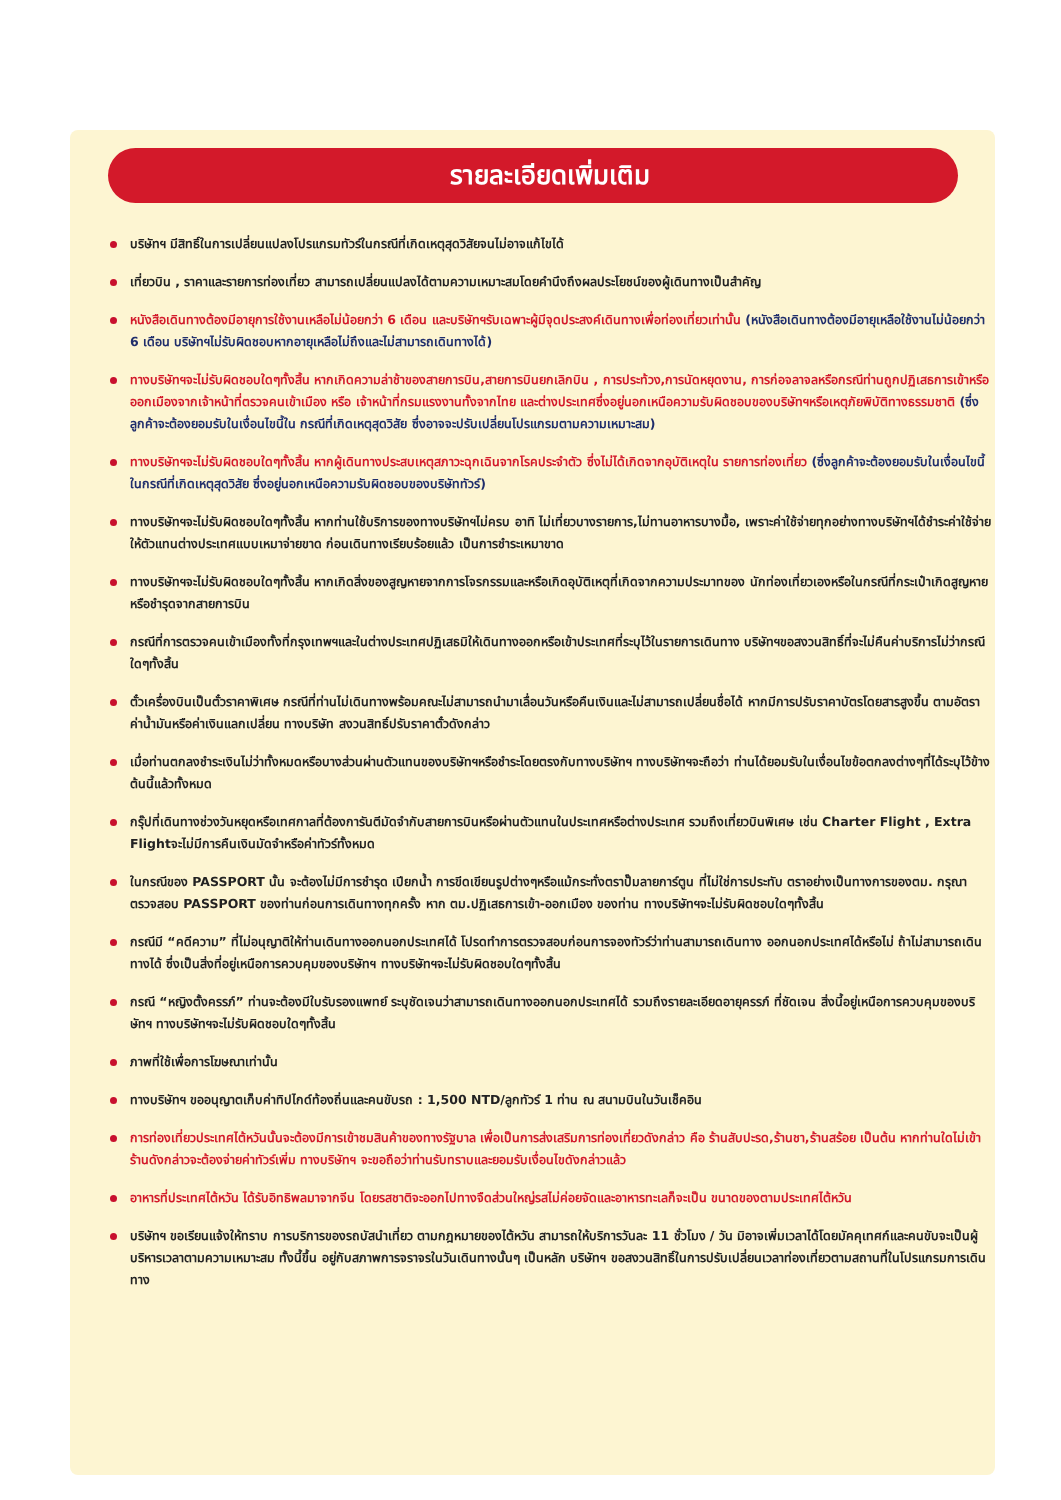รายละเอียดเพิ่มเติม
บริษัทฯ มีสิทธิ์ในการเปลี่ยนแปลงโปรแกรมทัวร์ในกรณีที่เกิดเหตุสุดวิสัยจนไม่อาจแก้ไขได้
เที่ยวบิน , ราคาและรายการท่องเที่ยว สามารถเปลี่ยนแปลงได้ตามความเหมาะสมโดยคำนึงถึงผลประโยชน์ของผู้เดินทางเป็นสำคัญ
หนังสือเดินทางต้องมีอายุการใช้งานเหลือไม่น้อยกว่า 6 เดือน และบริษัทฯรับเฉพาะผู้มีจุดประสงค์เดินทางเพื่อท่องเที่ยวเท่านั้น (หนังสือเดินทางต้องมีอายุเหลือใช้งานไม่น้อยกว่า 6 เดือน บริษัทฯไม่รับผิดชอบหากอายุเหลือไม่ถึงและไม่สามารถเดินทางได้)
ทางบริษัทฯจะไม่รับผิดชอบใดๆทั้งสิ้น หากเกิดความล่าช้าของสายการบิน,สายการบินยกเลิกบิน , การประท้วง,การนัดหยุดงาน, การก่อจลาจลหรือกรณีท่านถูกปฏิเสธการเข้าหรือออกเมืองจากเจ้าหน้าที่ตรวจคนเข้าเมือง หรือ เจ้าหน้าที่กรมแรงงานทั้งจากไทย และต่างประเทศซึ่งอยู่นอกเหนือความรับผิดชอบของบริษัทฯหรือเหตุภัยพิบัติทางธรรมชาติ (ซึ่งลูกค้าจะต้องยอมรับในเงื่อนไขนี้ใน กรณีที่เกิดเหตุสุดวิสัย ซึ่งอาจจะปรับเปลี่ยนโปรแกรมตามความเหมาะสม)
ทางบริษัทฯจะไม่รับผิดชอบใดๆทั้งสิ้น หากผู้เดินทางประสบเหตุสภาวะฉุกเฉินจากโรคประจำตัว ซึ่งไม่ได้เกิดจากอุบัติเหตุใน รายการท่องเที่ยว (ซึ่งลูกค้าจะต้องยอมรับในเงื่อนไขนี้ในกรณีที่เกิดเหตุสุดวิสัย ซึ่งอยู่นอกเหนือความรับผิดชอบของบริษัททัวร์)
ทางบริษัทฯจะไม่รับผิดชอบใดๆทั้งสิ้น หากท่านใช้บริการของทางบริษัทฯไม่ครบ อาทิ ไม่เที่ยวบางรายการ,ไม่ทานอาหารบางมื้อ, เพราะค่าใช้จ่ายทุกอย่างทางบริษัทฯได้ชำระค่าใช้จ่ายให้ตัวแทนต่างประเทศแบบเหมาจ่ายขาด ก่อนเดินทางเรียบร้อยแล้ว เป็นการชำระเหมาขาด
ทางบริษัทฯจะไม่รับผิดชอบใดๆทั้งสิ้น หากเกิดสิ่งของสูญหายจากการโจรกรรมและหรือเกิดอุบัติเหตุที่เกิดจากความประมาทของ นักท่องเที่ยวเองหรือในกรณีที่กระเป๋าเกิดสูญหายหรือชำรุดจากสายการบิน
กรณีที่การตรวจคนเข้าเมืองทั้งที่กรุงเทพฯและในต่างประเทศปฏิเสธมิให้เดินทางออกหรือเข้าประเทศที่ระบุไว้ในรายการเดินทาง บริษัทฯขอสงวนสิทธิ์ที่จะไม่คืนค่าบริการไม่ว่ากรณีใดๆทั้งสิ้น
ตั๋วเครื่องบินเป็นตั๋วราคาพิเศษ กรณีที่ท่านไม่เดินทางพร้อมคณะไม่สามารถนำมาเลื่อนวันหรือคืนเงินและไม่สามารถเปลี่ยนชื่อได้ หากมีการปรับราคาบัตรโดยสารสูงขึ้น ตามอัตราค่าน้ำมันหรือค่าเงินแลกเปลี่ยน ทางบริษัท สงวนสิทธิ์ปรับราคาตั๋วดังกล่าว
เมื่อท่านตกลงชำระเงินไม่ว่าทั้งหมดหรือบางส่วนผ่านตัวแทนของบริษัทฯหรือชำระโดยตรงกับทางบริษัทฯ ทางบริษัทฯจะถือว่า ท่านได้ยอมรับในเงื่อนไขข้อตกลงต่างๆที่ได้ระบุไว้ข้างต้นนี้แล้วทั้งหมด
กรุ๊ปที่เดินทางช่วงวันหยุดหรือเทศกาลที่ต้องการันตีมัดจำกับสายการบินหรือผ่านตัวแทนในประเทศหรือต่างประเทศ รวมถึงเที่ยวบินพิเศษ เช่น Charter Flight , Extra Flightจะไม่มีการคืนเงินมัดจำหรือค่าทัวร์ทั้งหมด
ในกรณีของ PASSPORT นั้น จะต้องไม่มีการชำรุด เปียกน้ำ การขีดเขียนรูปต่างๆหรือแม้กระทั่งตราปั๊มลายการ์ตูน ที่ไม่ใช่การประทับ ตราอย่างเป็นทางการของตม. กรุณาตรวจสอบ PASSPORT ของท่านก่อนการเดินทางทุกครั้ง หาก ตม.ปฏิเสธการเข้า-ออกเมือง ของท่าน ทางบริษัทฯจะไม่รับผิดชอบใดๆทั้งสิ้น
กรณีมี “คดีความ” ที่ไม่อนุญาติให้ท่านเดินทางออกนอกประเทศได้ โปรดทำการตรวจสอบก่อนการจองทัวร์ว่าท่านสามารถเดินทาง ออกนอกประเทศได้หรือไม่ ถ้าไม่สามารถเดินทางได้ ซึ่งเป็นสิ่งที่อยู่เหนือการควบคุมของบริษัทฯ ทางบริษัทฯจะไม่รับผิดชอบใดๆทั้งสิ้น
กรณี “หญิงตั้งครรภ์” ท่านจะต้องมีใบรับรองแพทย์ ระบุชัดเจนว่าสามารถเดินทางออกนอกประเทศได้ รวมถึงรายละเอียดอายุครรภ์ ที่ชัดเจน สิ่งนี้อยู่เหนือการควบคุมของบริษัทฯ ทางบริษัทฯจะไม่รับผิดชอบใดๆทั้งสิ้น
ภาพที่ใช้เพื่อการโฆษณาเท่านั้น
ทางบริษัทฯ ขออนุญาตเก็บค่าทิปไกด์ท้องถิ่นและคนขับรถ : 1,500 NTD/ลูกทัวร์ 1 ท่าน ณ สนามบินในวันเช็คอิน
การท่องเที่ยวประเทศไต้หวันนั้นจะต้องมีการเข้าชมสินค้าของทางรัฐบาล เพื่อเป็นการส่งเสริมการท่องเที่ยวดังกล่าว คือ ร้านสับปะรด,ร้านชา,ร้านสร้อย เป็นต้น หากท่านใดไม่เข้าร้านดังกล่าวจะต้องจ่ายค่าทัวร์เพิ่ม ทางบริษัทฯ จะขอถือว่าท่านรับทราบและยอมรับเงื่อนไขดังกล่าวแล้ว
อาหารที่ประเทศไต้หวัน ได้รับอิทธิพลมาจากจีน โดยรสชาติจะออกไปทางจืดส่วนใหญ่รสไม่ค่อยจัดและอาหารทะเลก็จะเป็น ขนาดของตามประเทศไต้หวัน
บริษัทฯ ขอเรียนแจ้งให้ทราบ การบริการของรถบัสนำเที่ยว ตามกฎหมายของไต้หวัน สามารถให้บริการวันละ 11 ชั่วโมง / วัน มิอาจเพิ่มเวลาได้โดยมัคคุเทศก์และคนขับจะเป็นผู้บริหารเวลาตามความเหมาะสม ทั้งนี้ขึ้น อยู่กับสภาพการจราจรในวันเดินทางนั้นๆ เป็นหลัก บริษัทฯ ขอสงวนสิทธิ์ในการปรับเปลี่ยนเวลาท่องเที่ยวตามสถานที่ในโปรแกรมการเดินทาง